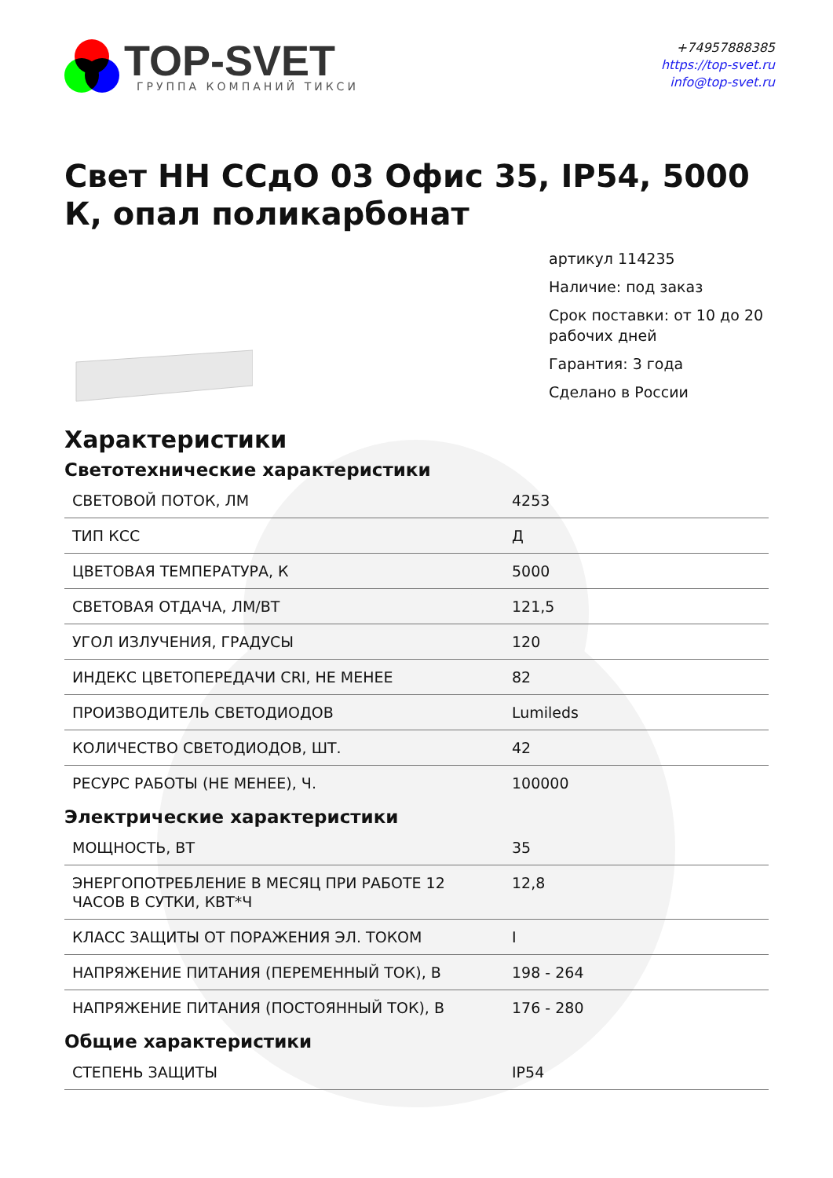TOP-SVET
ГРУППА КОМПАНИЙ ТИКСИ
+74957888385
https://top-svet.ru
info@top-svet.ru
Свет НН ССдО 03 Офис 35, IP54, 5000 К, опал поликарбонат
артикул 114235
Наличие: под заказ
Срок поставки: от 10 до 20 рабочих дней
Гарантия: 3 года
Сделано в России
Характеристики
Светотехнические характеристики
| СВЕТОВОЙ ПОТОК, ЛМ | 4253 |
| ТИП КСС | Д |
| ЦВЕТОВАЯ ТЕМПЕРАТУРА, К | 5000 |
| СВЕТОВАЯ ОТДАЧА, ЛМ/ВТ | 121,5 |
| УГОЛ ИЗЛУЧЕНИЯ, ГРАДУСЫ | 120 |
| ИНДЕКС ЦВЕТОПЕРЕДАЧИ CRI, НЕ МЕНЕЕ | 82 |
| ПРОИЗВОДИТЕЛЬ СВЕТОДИОДОВ | Lumileds |
| КОЛИЧЕСТВО СВЕТОДИОДОВ, ШТ. | 42 |
| РЕСУРС РАБОТЫ (НЕ МЕНЕЕ), Ч. | 100000 |
Электрические характеристики
| МОЩНОСТЬ, ВТ | 35 |
| ЭНЕРГОПОТРЕБЛЕНИЕ В МЕСЯЦ ПРИ РАБОТЕ 12 ЧАСОВ В СУТКИ, КВТ*Ч | 12,8 |
| КЛАСС ЗАЩИТЫ ОТ ПОРАЖЕНИЯ ЭЛ. ТОКОМ | I |
| НАПРЯЖЕНИЕ ПИТАНИЯ (ПЕРЕМЕННЫЙ ТОК), В | 198 - 264 |
| НАПРЯЖЕНИЕ ПИТАНИЯ (ПОСТОЯННЫЙ ТОК), В | 176 - 280 |
Общие характеристики
| СТЕПЕНЬ ЗАЩИТЫ | IP54 |